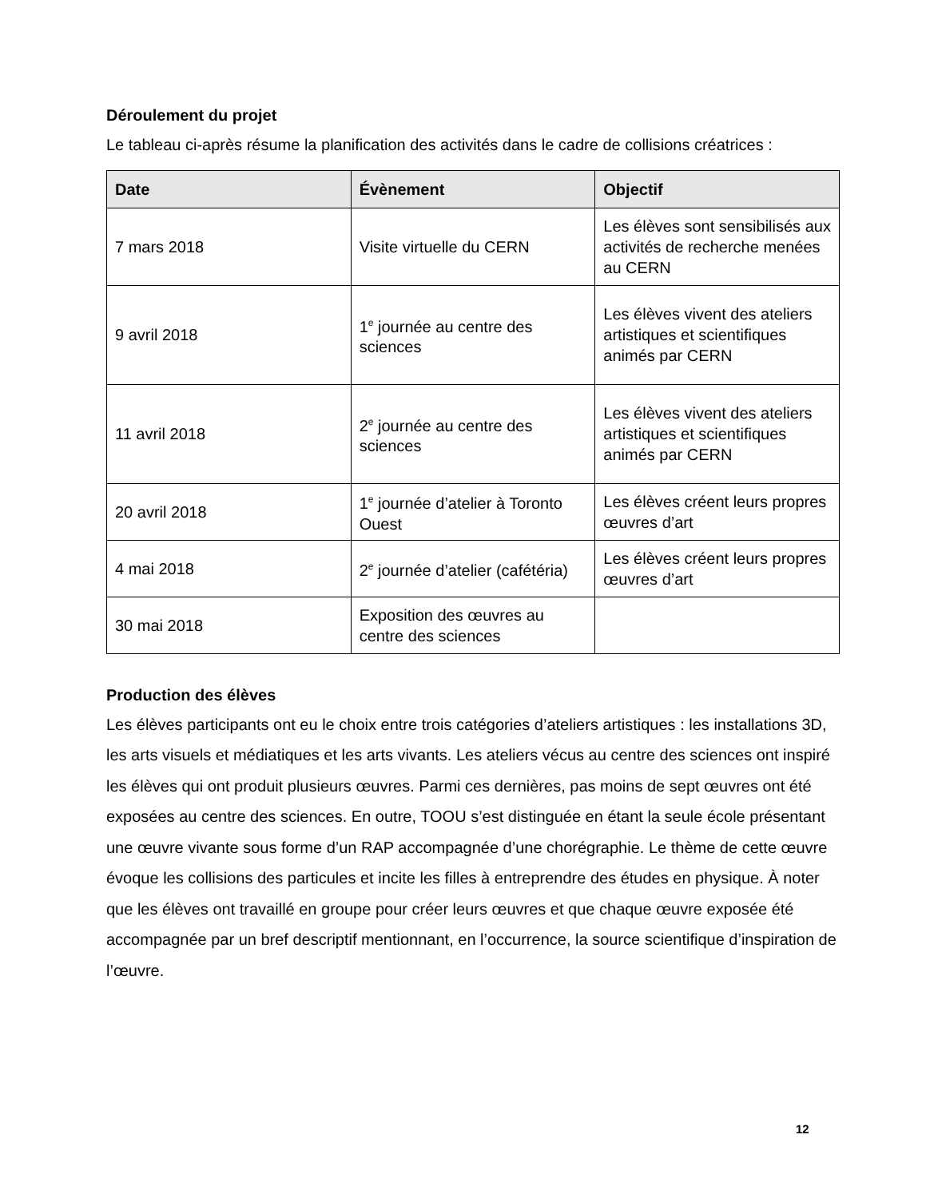Déroulement du projet
Le tableau ci-après résume la planification des activités dans le cadre de collisions créatrices :
| Date | Évènement | Objectif |
| --- | --- | --- |
| 7 mars 2018 | Visite virtuelle du CERN | Les élèves sont sensibilisés aux activités de recherche menées au CERN |
| 9 avril 2018 | 1<sup>e</sup> journée au centre des sciences | Les élèves vivent des ateliers artistiques et scientifiques animés par CERN |
| 11 avril 2018 | 2<sup>e</sup> journée au centre des sciences | Les élèves vivent des ateliers artistiques et scientifiques animés par CERN |
| 20 avril 2018 | 1<sup>e</sup> journée d’atelier à Toronto Ouest | Les élèves créent leurs propres œuvres d’art |
| 4 mai 2018 | 2<sup>e</sup> journée d’atelier (cafétéria) | Les élèves créent leurs propres œuvres d’art |
| 30 mai 2018 | Exposition des œuvres au centre des sciences | |
Production des élèves
Les élèves participants ont eu le choix entre trois catégories d’ateliers artistiques : les installations 3D, les arts visuels et médiatiques et les arts vivants. Les ateliers vécus au centre des sciences ont inspiré les élèves qui ont produit plusieurs œuvres. Parmi ces dernières, pas moins de sept œuvres ont été exposées au centre des sciences. En outre, TOOU s’est distinguée en étant la seule école présentant une œuvre vivante sous forme d’un RAP accompagnée d’une chorégraphie. Le thème de cette œuvre évoque les collisions des particules et incite les filles à entreprendre des études en physique. À noter que les élèves ont travaillé en groupe pour créer leurs œuvres et que chaque œuvre exposée été accompagnée par un bref descriptif mentionnant, en l’occurrence, la source scientifique d’inspiration de l’œuvre.
12